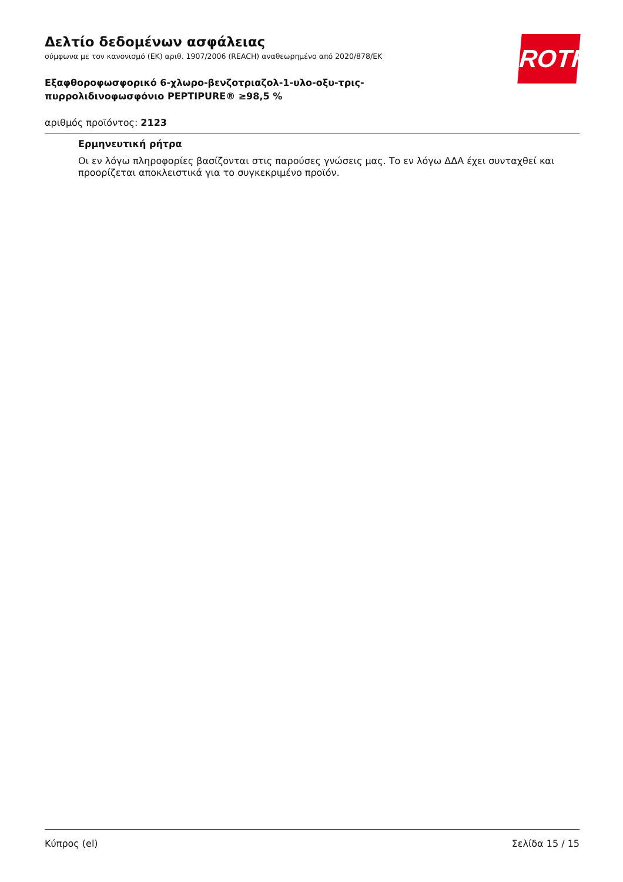ROTH
Δελτίο δεδομένων ασφάλειας
σύμφωνα με τον κανονισμό (ΕΚ) αριθ. 1907/2006 (REACH) αναθεωρημένο από 2020/878/ΕΚ
Εξαφθοροφωσφορικό 6-χλωρο-βενζοτριαζολ-1-υλο-οξυ-τρις-
πυρρολιδινοφωσφόνιο PEPTIPURE® ≥98,5 %
αριθμός προϊόντος: 2123
Ερμηνευτική ρήτρα
Οι εν λόγω πληροφορίες βασίζονται στις παρούσες γνώσεις μας. Το εν λόγω ΔΔΑ έχει συνταχθεί και προορίζεται αποκλειστικά για το συγκεκριμένο προϊόν.
Κύπρος (el) Σελίδα 15 / 15